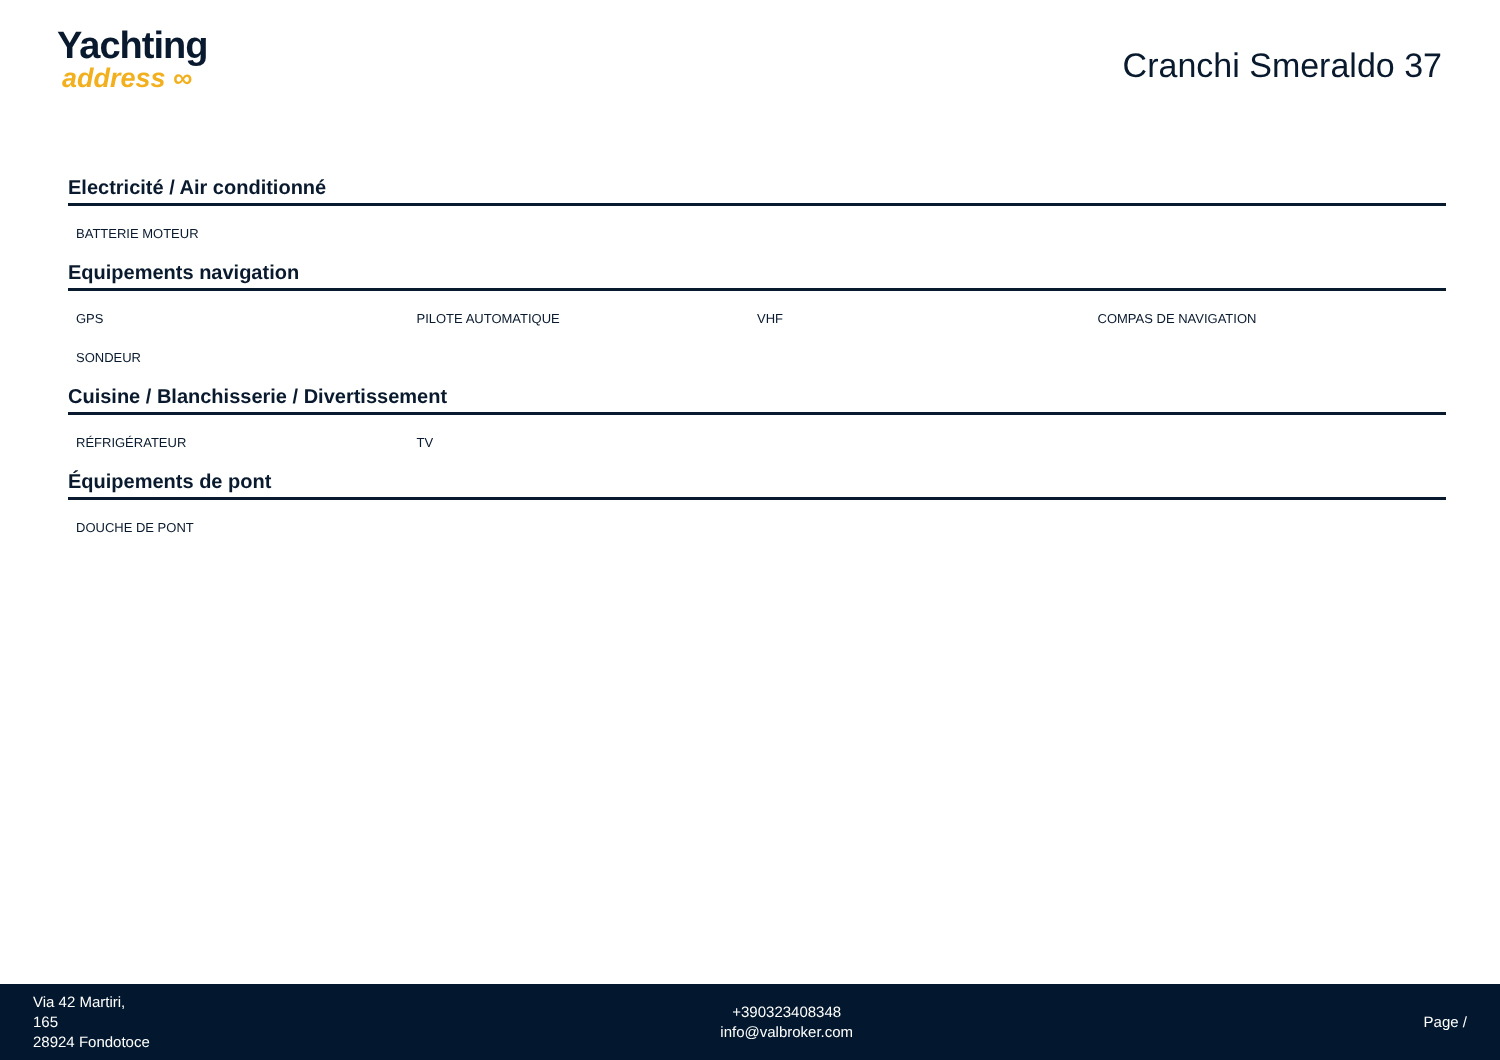Yachting
address ∞
Cranchi Smeraldo 37
Electricité / Air conditionné
BATTERIE MOTEUR
Equipements navigation
GPS
PILOTE AUTOMATIQUE
VHF
COMPAS DE NAVIGATION
SONDEUR
Cuisine / Blanchisserie / Divertissement
RÉFRIGÉRATEUR
TV
Équipements de pont
DOUCHE DE PONT
Via 42 Martiri,
165
28924 Fondotoce
+390323408348
info@valbroker.com
Page /